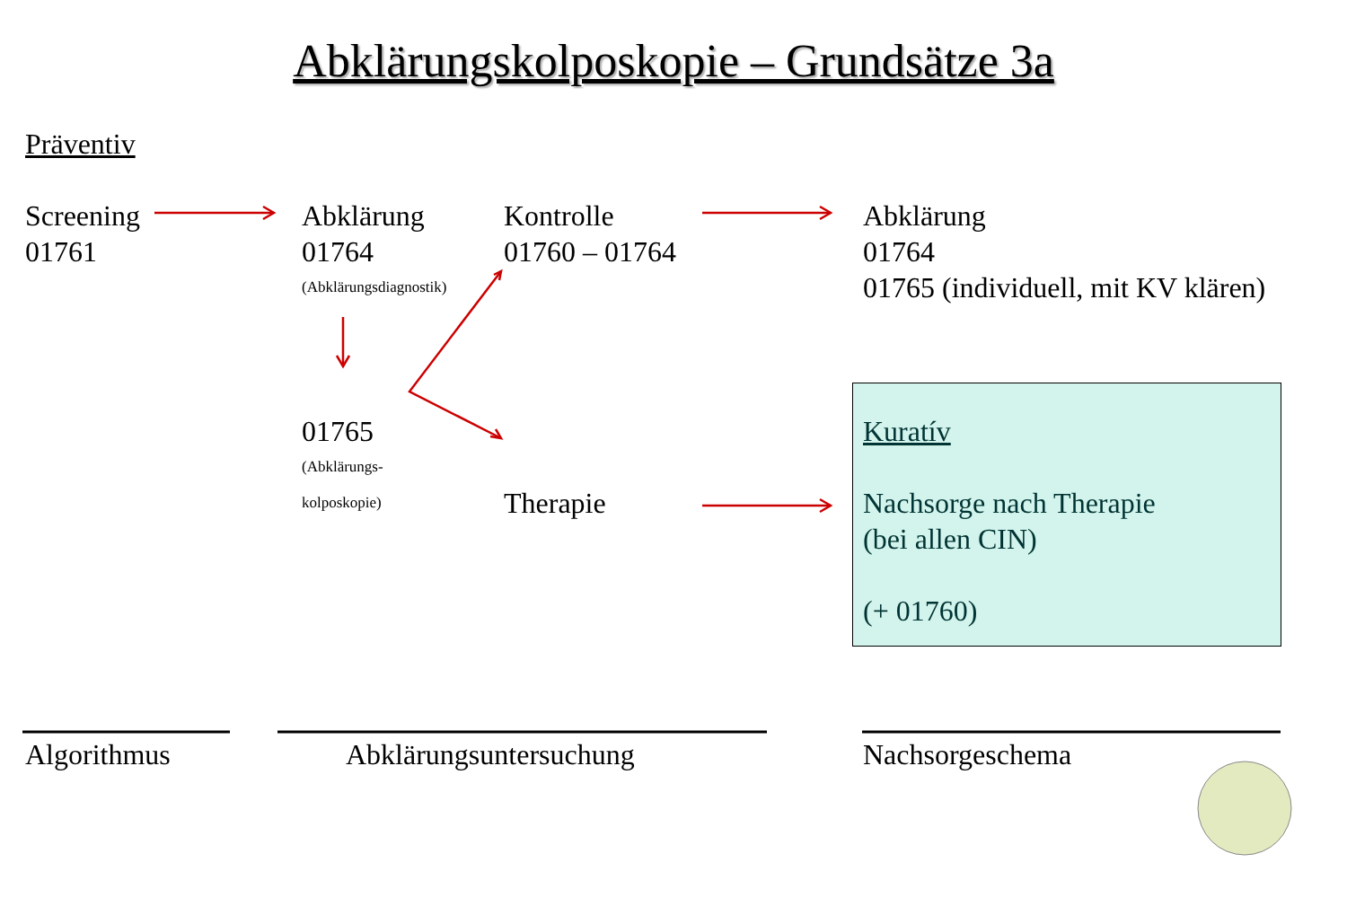Abklärungskolposkopie – Grundsätze 3a
Präventiv
Screening
01761
Abklärung
01764
(Abklärungsdiagnostik)
Kontrolle
01760 – 01764
Abklärung
01764
01765 (individuell, mit KV klären)
01765
(Abklärungs-
kolposkopie)
Therapie
Kuratív
Nachsorge nach Therapie
(bei allen CIN)
(+ 01760)
Algorithmus Abklärungsuntersuchung Nachsorgeschema